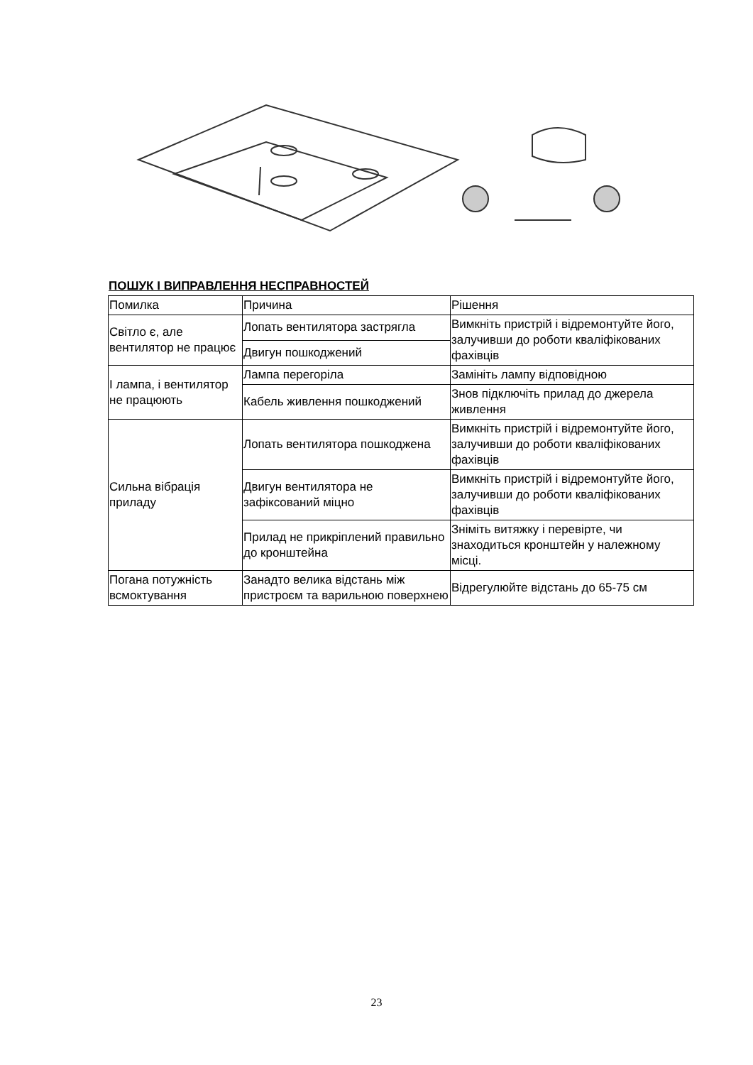ПОШУК І ВИПРАВЛЕННЯ НЕСПРАВНОСТЕЙ
| Помилка | Причина | Рішення |
| Світло є, але вентилятор не працює | Лопать вентилятора застрягла | Вимкніть пристрій і відремонтуйте його, залучивши до роботи кваліфікованих фахівців |
| | Двигун пошкоджений | |
| І лампа, і вентилятор не працюють | Лампа перегоріла | Замініть лампу відповідною |
| | Кабель живлення пошкоджений | Знов підключіть прилад до джерела живлення |
| Сильна вібрація приладу | Лопать вентилятора пошкоджена | Вимкніть пристрій і відремонтуйте його, залучивши до роботи кваліфікованих фахівців |
| | Двигун вентилятора не зафіксований міцно | Вимкніть пристрій і відремонтуйте його, залучивши до роботи кваліфікованих фахівців |
| | Прилад не прикріплений правильно до кронштейна | Зніміть витяжку і перевірте, чи знаходиться кронштейн у належному місці. |
| Погана потужність всмоктування | Занадто велика відстань між пристроєм та варильною поверхнею | Відрегулюйте відстань до 65-75 см |
23